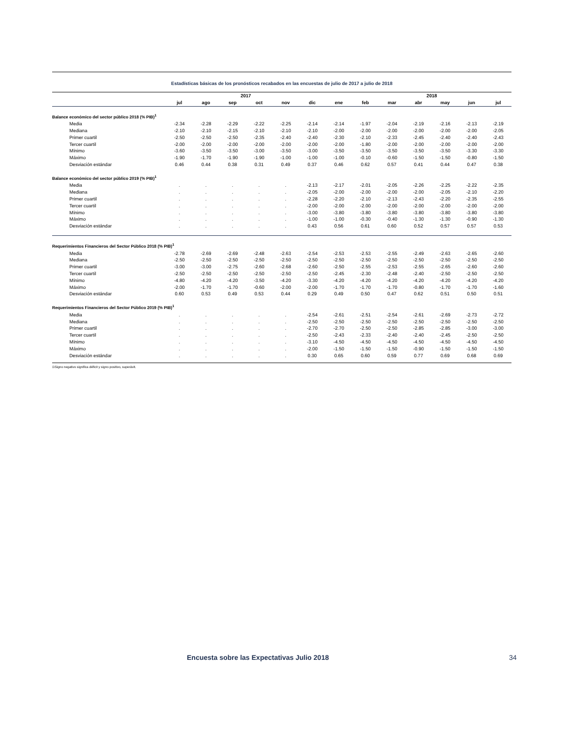Estadísticas básicas de los pronósticos recabados en las encuestas de julio de 2017 a julio de 2018
| | | | 2017 | | | | | | | 2018 | | | |
| --- | --- | --- | --- | --- | --- | --- | --- | --- | --- | --- | --- | --- | --- |
| | jul | ago | sep | oct | nov | dic | ene | feb | mar | abr | may | jun | jul |
| Balance económico del sector público 2018 (% PIB)<sup>1</sup> | | | | | | | | | | | | | |
| Media | -2.34 | -2.28 | -2.29 | -2.22 | -2.25 | -2.14 | -2.14 | -1.97 | -2.04 | -2.19 | -2.16 | -2.13 | -2.19 |
| Mediana | -2.10 | -2.10 | -2.15 | -2.10 | -2.10 | -2.10 | -2.00 | -2.00 | -2.00 | -2.00 | -2.00 | -2.00 | -2.05 |
| Primer cuartil | -2.50 | -2.50 | -2.50 | -2.35 | -2.40 | -2.40 | -2.30 | -2.10 | -2.33 | -2.45 | -2.40 | -2.40 | -2.43 |
| Tercer cuartil | -2.00 | -2.00 | -2.00 | -2.00 | -2.00 | -2.00 | -2.00 | -1.80 | -2.00 | -2.00 | -2.00 | -2.00 | -2.00 |
| Mínimo | -3.60 | -3.50 | -3.50 | -3.00 | -3.50 | -3.00 | -3.50 | -3.50 | -3.50 | -3.50 | -3.50 | -3.30 | -3.30 |
| Máximo | -1.90 | -1.70 | -1.90 | -1.90 | -1.00 | -1.00 | -1.00 | -0.10 | -0.60 | -1.50 | -1.50 | -0.80 | -1.50 |
| Desviación estándar | 0.46 | 0.44 | 0.38 | 0.31 | 0.49 | 0.37 | 0.46 | 0.62 | 0.57 | 0.41 | 0.44 | 0.47 | 0.38 |
| Balance económico del sector público 2019 (% PIB)<sup>1</sup> | | | | | | | | | | | | | |
| Media | . | . | . | . | . | -2.13 | -2.17 | -2.01 | -2.05 | -2.26 | -2.25 | -2.22 | -2.35 |
| Mediana | . | . | . | . | . | -2.05 | -2.00 | -2.00 | -2.00 | -2.00 | -2.05 | -2.10 | -2.20 |
| Primer cuartil | . | . | . | . | . | -2.28 | -2.20 | -2.10 | -2.13 | -2.43 | -2.20 | -2.35 | -2.55 |
| Tercer cuartil | . | . | . | . | . | -2.00 | -2.00 | -2.00 | -2.00 | -2.00 | -2.00 | -2.00 | -2.00 |
| Mínimo | . | . | . | . | . | -3.00 | -3.80 | -3.80 | -3.80 | -3.80 | -3.80 | -3.80 | -3.80 |
| Máximo | . | . | . | . | . | -1.00 | -1.00 | -0.30 | -0.40 | -1.30 | -1.30 | -0.90 | -1.30 |
| Desviación estándar | . | . | . | . | . | 0.43 | 0.56 | 0.61 | 0.60 | 0.52 | 0.57 | 0.57 | 0.53 |
| Requerimientos Financieros del Sector Público 2018 (% PIB)<sup>1</sup> | | | | | | | | | | | | | |
| Media | -2.78 | -2.69 | -2.69 | -2.48 | -2.63 | -2.54 | -2.53 | -2.53 | -2.55 | -2.49 | -2.63 | -2.65 | -2.60 |
| Mediana | -2.50 | -2.50 | -2.50 | -2.50 | -2.50 | -2.50 | -2.50 | -2.50 | -2.50 | -2.50 | -2.50 | -2.50 | -2.50 |
| Primer cuartil | -3.00 | -3.00 | -2.75 | -2.60 | -2.68 | -2.60 | -2.50 | -2.55 | -2.53 | -2.55 | -2.65 | -2.60 | -2.60 |
| Tercer cuartil | -2.50 | -2.50 | -2.50 | -2.50 | -2.50 | -2.50 | -2.45 | -2.30 | -2.48 | -2.40 | -2.50 | -2.50 | -2.50 |
| Mínimo | -4.80 | -4.20 | -4.20 | -3.50 | -4.20 | -3.30 | -4.20 | -4.20 | -4.20 | -4.20 | -4.20 | -4.20 | -4.20 |
| Máximo | -2.00 | -1.70 | -1.70 | -0.60 | -2.00 | -2.00 | -1.70 | -1.70 | -1.70 | -0.80 | -1.70 | -1.70 | -1.60 |
| Desviación estándar | 0.60 | 0.53 | 0.49 | 0.53 | 0.44 | 0.29 | 0.49 | 0.50 | 0.47 | 0.62 | 0.51 | 0.50 | 0.51 |
| Requerimientos Financieros del Sector Público 2019 (% PIB)<sup>1</sup> | | | | | | | | | | | | | |
| Media | . | . | . | . | . | -2.54 | -2.61 | -2.51 | -2.54 | -2.61 | -2.69 | -2.73 | -2.72 |
| Mediana | . | . | . | . | . | -2.50 | -2.50 | -2.50 | -2.50 | -2.50 | -2.50 | -2.50 | -2.50 |
| Primer cuartil | . | . | . | . | . | -2.70 | -2.70 | -2.50 | -2.50 | -2.85 | -2.85 | -3.00 | -3.00 |
| Tercer cuartil | . | . | . | . | . | -2.50 | -2.43 | -2.33 | -2.40 | -2.40 | -2.45 | -2.50 | -2.50 |
| Mínimo | . | . | . | . | . | -3.10 | -4.50 | -4.50 | -4.50 | -4.50 | -4.50 | -4.50 | -4.50 |
| Máximo | . | . | . | . | . | -2.00 | -1.50 | -1.50 | -1.50 | -0.90 | -1.50 | -1.50 | -1.50 |
| Desviación estándar | . | . | . | . | . | 0.30 | 0.65 | 0.60 | 0.59 | 0.77 | 0.69 | 0.68 | 0.69 |
1\Signo negativo significa déficit y signo positivo, superávit.
Encuesta sobre las Expectativas Julio 2018 34